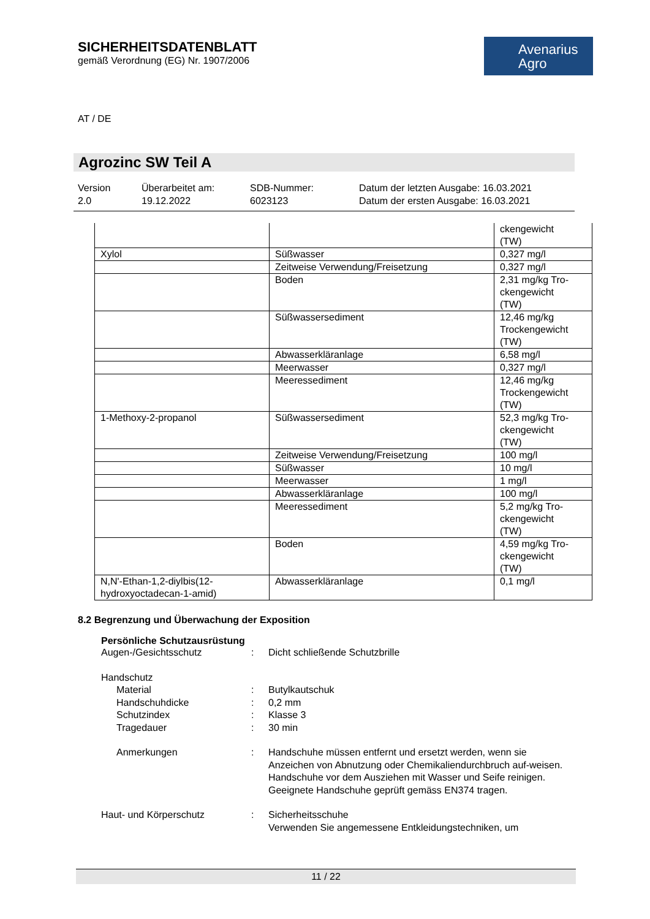SICHERHEITSDATENBLATT
gemäß Verordnung (EG) Nr. 1907/2006
Avenarius
Agro
AT / DE
Agrozinc SW Teil A
Version
2.0
Überarbeitet am:
19.12.2022
SDB-Nummer:
6023123
Datum der letzten Ausgabe: 16.03.2021
Datum der ersten Ausgabe: 16.03.2021
| | | ckengewicht (TW) |
| Xylol | Süßwasser | 0,327 mg/l |
| | Zeitweise Verwendung/Freisetzung | 0,327 mg/l |
| | Boden | 2,31 mg/kg Tro- ckengewicht (TW) |
| | Süßwassersediment | 12,46 mg/kg Trockengewicht (TW) |
| | Abwasserkläranlage | 6,58 mg/l |
| | Meerwasser | 0,327 mg/l |
| | Meeressediment | 12,46 mg/kg Trockengewicht (TW) |
| 1-Methoxy-2-propanol | Süßwassersediment | 52,3 mg/kg Tro- ckengewicht (TW) |
| | Zeitweise Verwendung/Freisetzung | 100 mg/l |
| | Süßwasser | 10 mg/l |
| | Meerwasser | 1 mg/l |
| | Abwasserkläranlage | 100 mg/l |
| | Meeressediment | 5,2 mg/kg Tro- ckengewicht (TW) |
| | Boden | 4,59 mg/kg Tro- ckengewicht (TW) |
| N,N'-Ethan-1,2-diylbis(12- hydroxyoctadecan-1-amid) | Abwasserkläranlage | 0,1 mg/l |
8.2 Begrenzung und Überwachung der Exposition
Persönliche Schutzausrüstung
Augen-/Gesichtsschutz : Dicht schließende Schutzbrille
Handschutz
Material : Butylkautschuk
Handschuhdicke : 0,2 mm
Schutzindex : Klasse 3
Tragedauer : 30 min
Anmerkungen : Handschuhe müssen entfernt und ersetzt werden, wenn sie Anzeichen von Abnutzung oder Chemikaliendurchbruch auf-weisen. Handschuhe vor dem Ausziehen mit Wasser und Seife reinigen. Geeignete Handschuhe geprüft gemäss EN374 tragen.
Haut- und Körperschutz : Sicherheitsschuhe
Verwenden Sie angemessene Entkleidungstechniken, um
11 / 22